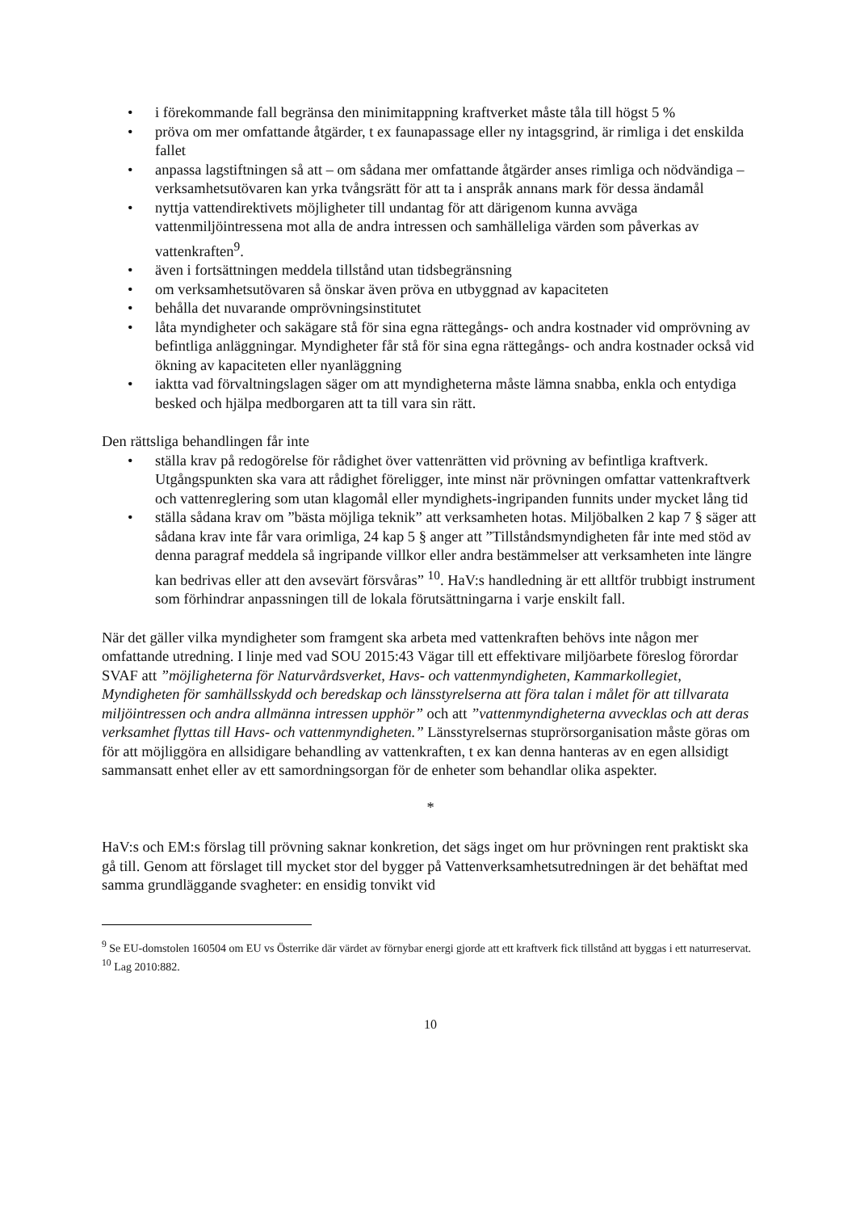• i förekommande fall begränsa den minimitappning kraftverket måste tåla till högst 5 %
• pröva om mer omfattande åtgärder, t ex faunapassage eller ny intagsgrind, är rimliga i det enskilda fallet
• anpassa lagstiftningen så att – om sådana mer omfattande åtgärder anses rimliga och nödvändiga – verksamhetsutövaren kan yrka tvångsrätt för att ta i anspråk annans mark för dessa ändamål
• nyttja vattendirektivets möjligheter till undantag för att därigenom kunna avväga vattenmiljöintressena mot alla de andra intressen och samhälleliga värden som påverkas av vattenkraften<sup>9</sup>.
• även i fortsättningen meddela tillstånd utan tidsbegränsning
• om verksamhetsutövaren så önskar även pröva en utbyggnad av kapaciteten
• behålla det nuvarande omprövningsinstitutet
• låta myndigheter och sakägare stå för sina egna rättegångs- och andra kostnader vid omprövning av befintliga anläggningar. Myndigheter får stå för sina egna rättegångs- och andra kostnader också vid ökning av kapaciteten eller nyanläggning
• iaktta vad förvaltningslagen säger om att myndigheterna måste lämna snabba, enkla och entydiga besked och hjälpa medborgaren att ta till vara sin rätt.
Den rättsliga behandlingen får inte
• ställa krav på redogörelse för rådighet över vattenrätten vid prövning av befintliga kraftverk. Utgångspunkten ska vara att rådighet föreligger, inte minst när prövningen omfattar vattenkraftverk och vattenreglering som utan klagomål eller myndighets-ingripanden funnits under mycket lång tid
• ställa sådana krav om ”bästa möjliga teknik” att verksamheten hotas. Miljöbalken 2 kap 7 § säger att sådana krav inte får vara orimliga, 24 kap 5 § anger att ”Tillståndsmyndigheten får inte med stöd av denna paragraf meddela så ingripande villkor eller andra bestämmelser att verksamheten inte längre kan bedrivas eller att den avsevärt försvåras” <sup>10</sup>. HaV:s handledning är ett alltför trubbigt instrument som förhindrar anpassningen till de lokala förutsättningarna i varje enskilt fall.
När det gäller vilka myndigheter som framgent ska arbeta med vattenkraften behövs inte någon mer omfattande utredning. I linje med vad SOU 2015:43 Vägar till ett effektivare miljöarbete föreslog förordar SVAF att ”möjligheterna för Naturvårdsverket, Havs- och vattenmyndigheten, Kammarkollegiet, Myndigheten för samhällsskydd och beredskap och länsstyrelserna att föra talan i målet för att tillvarata miljöintressen och andra allmänna intressen upphör” och att ”vattenmyndigheterna avvecklas och att deras verksamhet flyttas till Havs- och vattenmyndigheten.” Länsstyrelsernas stuprörsorganisation måste göras om för att möjliggöra en allsidigare behandling av vattenkraften, t ex kan denna hanteras av en egen allsidigt sammansatt enhet eller av ett samordningsorgan för de enheter som behandlar olika aspekter.
*
HaV:s och EM:s förslag till prövning saknar konkretion, det sägs inget om hur prövningen rent praktiskt ska gå till. Genom att förslaget till mycket stor del bygger på Vattenverksamhetsutredningen är det behäftat med samma grundläggande svagheter: en ensidig tonvikt vid
<sup>9</sup> Se EU-domstolen 160504 om EU vs Österrike där värdet av förnybar energi gjorde att ett kraftverk fick tillstånd att byggas i ett naturreservat.
<sup>10</sup> Lag 2010:882.
10